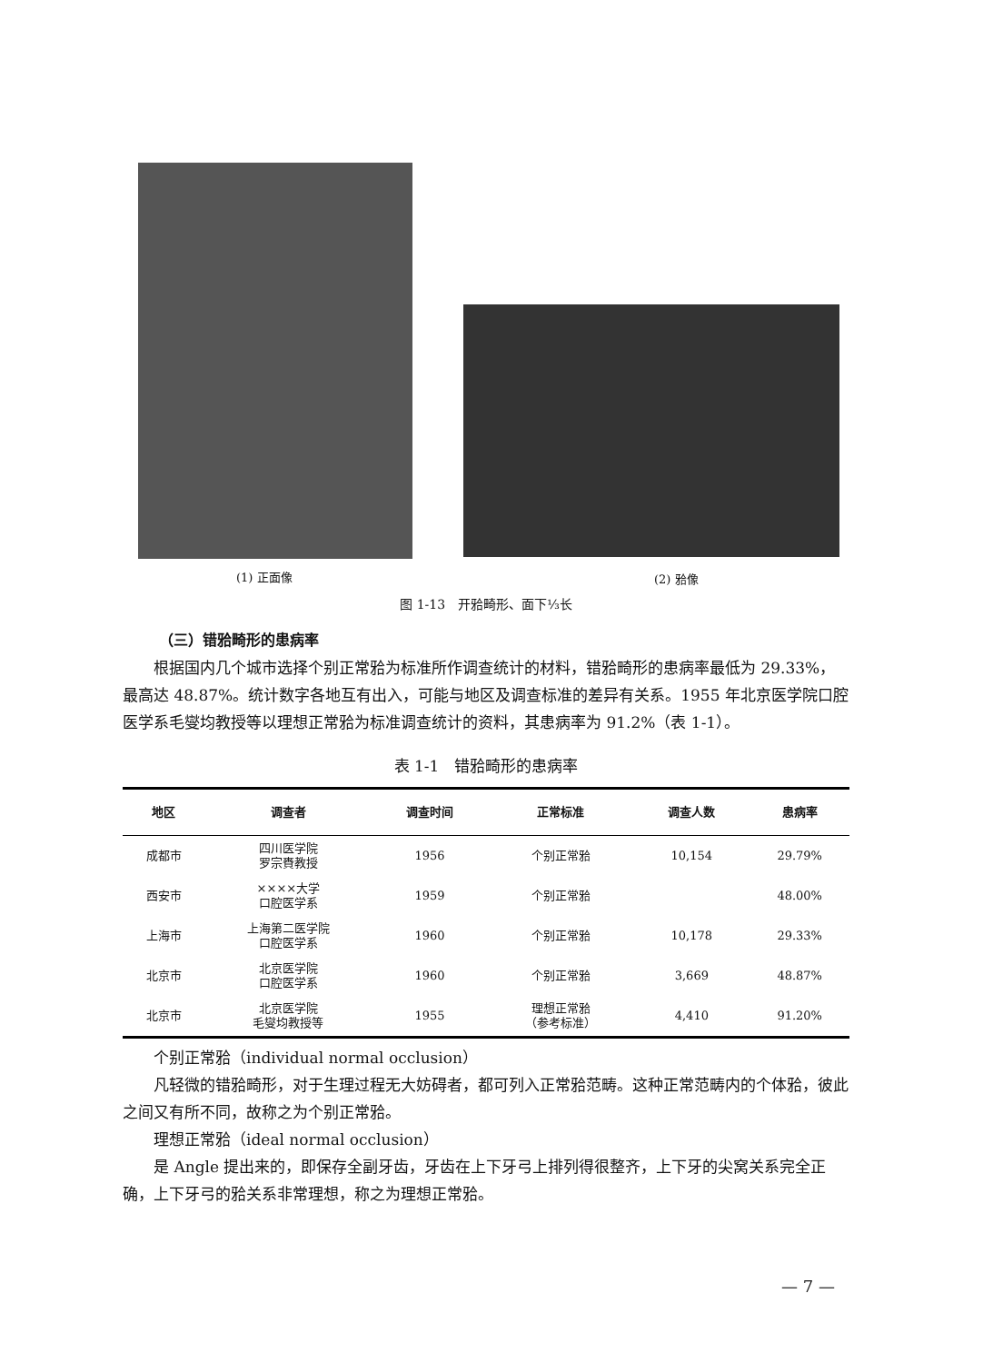(1) 正面像 (2) 𬌗像
图 1-13　开𬌗畸形、面下⅓长
（三）错𬌗畸形的患病率
根据国内几个城市选择个别正常𬌗为标准所作调查统计的材料，错𬌗畸形的患病率最低为 29.33%，最高达 48.87%。统计数字各地互有出入，可能与地区及调查标准的差异有关系。1955 年北京医学院口腔医学系毛燮均教授等以理想正常𬌗为标准调查统计的资料，其患病率为 91.2%（表 1-1）。
表 1-1　错𬌗畸形的患病率
| 地区 | 调查者 | 调查时间 | 正常标准 | 调查人数 | 患病率 |
| --- | --- | --- | --- | --- | --- |
| 成都市 | 四川医学院 罗宗賚教授 | 1956 | 个别正常𬌗 | 10,154 | 29.79% |
| 西安市 | ××××大学 口腔医学系 | 1959 | 个别正常𬌗 | | 48.00% |
| 上海市 | 上海第二医学院 口腔医学系 | 1960 | 个别正常𬌗 | 10,178 | 29.33% |
| 北京市 | 北京医学院 口腔医学系 | 1960 | 个别正常𬌗 | 3,669 | 48.87% |
| 北京市 | 北京医学院 毛燮均教授等 | 1955 | 理想正常𬌗 （参考标准） | 4,410 | 91.20% |
个别正常𬌗（individual normal occlusion）
凡轻微的错𬌗畸形，对于生理过程无大妨碍者，都可列入正常𬌗范畴。这种正常范畴内的个体𬌗，彼此之间又有所不同，故称之为个别正常𬌗。
理想正常𬌗（ideal normal occlusion）
是 Angle 提出来的，即保存全副牙齿，牙齿在上下牙弓上排列得很整齐，上下牙的尖窝关系完全正确，上下牙弓的𬌗关系非常理想，称之为理想正常𬌗。
— 7 —